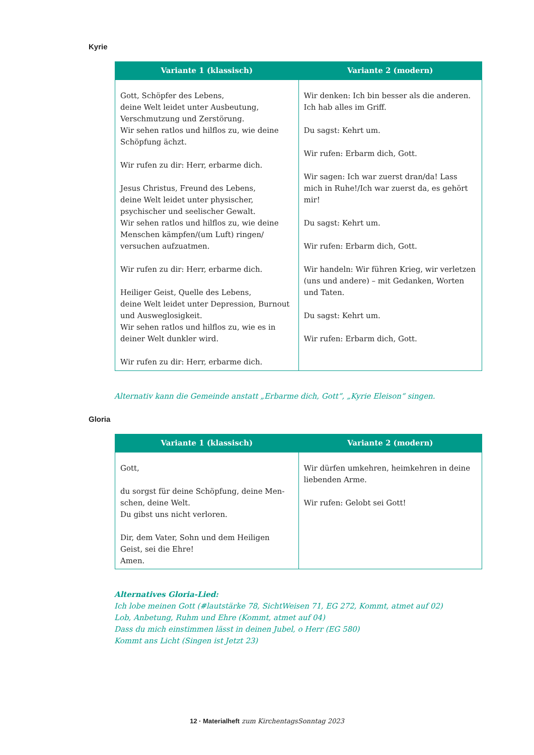Kyrie
| Variante 1 (klassisch) | Variante 2 (modern) |
| --- | --- |
| Gott, Schöpfer des Lebens, deine Welt leidet unter Ausbeutung, Verschmutzung und Zerstörung. Wir sehen ratlos und hilflos zu, wie deine Schöpfung ächzt. Wir rufen zu dir: Herr, erbarme dich. Jesus Christus, Freund des Lebens, deine Welt leidet unter physischer, psychischer und seelischer Gewalt. Wir sehen ratlos und hilflos zu, wie deine Menschen kämpfen/(um Luft) ringen/ versuchen aufzuatmen. Wir rufen zu dir: Herr, erbarme dich. Heiliger Geist, Quelle des Lebens, deine Welt leidet unter Depression, Burnout und Ausweglosigkeit. Wir sehen ratlos und hilflos zu, wie es in deiner Welt dunkler wird. Wir rufen zu dir: Herr, erbarme dich. | Wir denken: Ich bin besser als die anderen. Ich hab alles im Griff. Du sagst: Kehrt um. Wir rufen: Erbarm dich, Gott. Wir sagen: Ich war zuerst dran/da! Lass mich in Ruhe!/Ich war zuerst da, es gehört mir! Du sagst: Kehrt um. Wir rufen: Erbarm dich, Gott. Wir handeln: Wir führen Krieg, wir verletzen (uns und andere) – mit Gedanken, Worten und Taten. Du sagst: Kehrt um. Wir rufen: Erbarm dich, Gott. |
Alternativ kann die Gemeinde anstatt „Erbarme dich, Gott“, „Kyrie Eleison“ singen.
Gloria
| Variante 1 (klassisch) | Variante 2 (modern) |
| --- | --- |
| Gott, du sorgst für deine Schöpfung, deine Men-schen, deine Welt. Du gibst uns nicht verloren. Dir, dem Vater, Sohn und dem Heiligen Geist, sei die Ehre! Amen. | Wir dürfen umkehren, heimkehren in deine liebenden Arme. Wir rufen: Gelobt sei Gott! |
Alternatives Gloria-Lied:
Ich lobe meinen Gott (#lautstärke 78, SichtWeisen 71, EG 272, Kommt, atmet auf 02)
Lob, Anbetung, Ruhm und Ehre (Kommt, atmet auf 04)
Dass du mich einstimmen lässt in deinen Jubel, o Herr (EG 580)
Kommt ans Licht (Singen ist Jetzt 23)
12 · Materialheft zum KirchentagsSonntag 2023